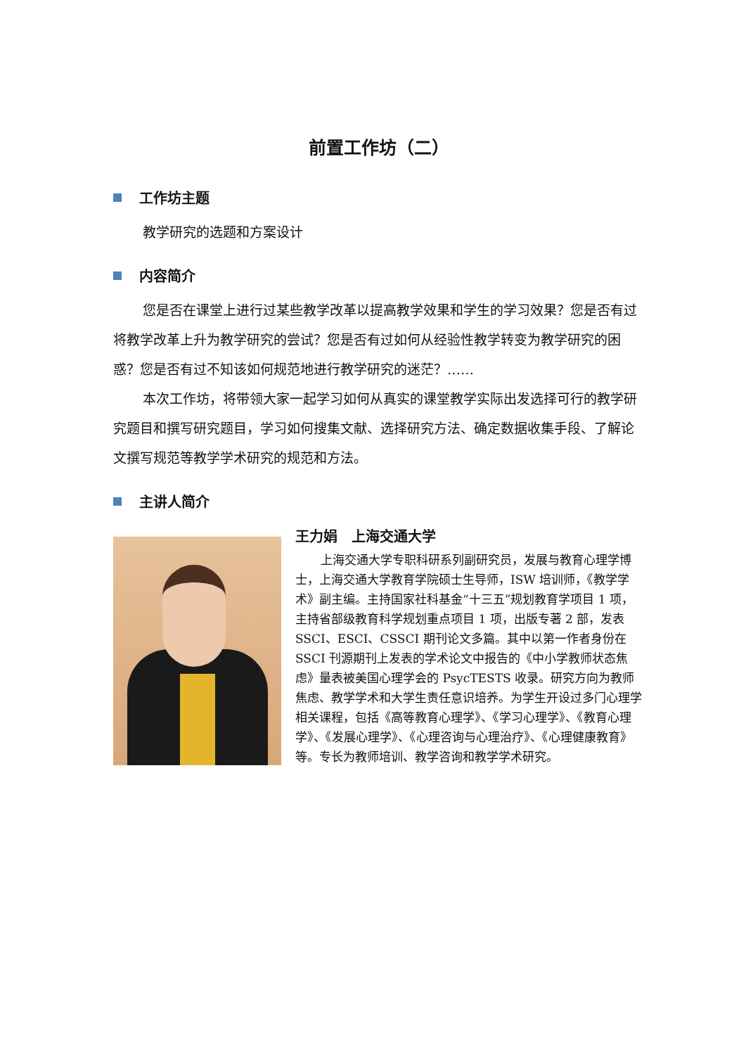前置工作坊（二）
工作坊主题
教学研究的选题和方案设计
内容简介
您是否在课堂上进行过某些教学改革以提高教学效果和学生的学习效果？您是否有过将教学改革上升为教学研究的尝试？您是否有过如何从经验性教学转变为教学研究的困惑？您是否有过不知该如何规范地进行教学研究的迷茫？……
本次工作坊，将带领大家一起学习如何从真实的课堂教学实际出发选择可行的教学研究题目和撰写研究题目，学习如何搜集文献、选择研究方法、确定数据收集手段、了解论文撰写规范等教学学术研究的规范和方法。
主讲人简介
王力娟　上海交通大学
上海交通大学专职科研系列副研究员，发展与教育心理学博士，上海交通大学教育学院硕士生导师，ISW 培训师，《教学学术》副主编。主持国家社科基金“十三五”规划教育学项目 1 项，主持省部级教育科学规划重点项目 1 项，出版专著 2 部，发表 SSCI、ESCI、CSSCI 期刊论文多篇。其中以第一作者身份在 SSCI 刊源期刊上发表的学术论文中报告的《中小学教师状态焦虑》量表被美国心理学会的 PsycTESTS 收录。研究方向为教师焦虑、教学学术和大学生责任意识培养。为学生开设过多门心理学相关课程，包括《高等教育心理学》、《学习心理学》、《教育心理学》、《发展心理学》、《心理咨询与心理治疗》、《心理健康教育》等。专长为教师培训、教学咨询和教学学术研究。